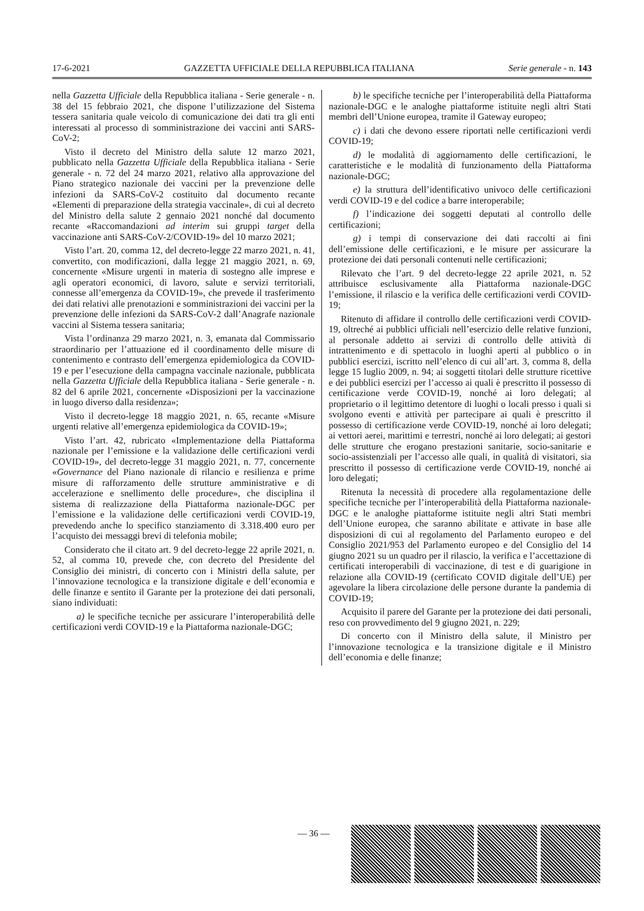17-6-2021 GAZZETTA UFFICIALE DELLA REPUBBLICA ITALIANA Serie generale - n. 143
nella Gazzetta Ufficiale della Repubblica italiana - Serie generale - n. 38 del 15 febbraio 2021, che dispone l’utilizzazione del Sistema tessera sanitaria quale veicolo di comunicazione dei dati tra gli enti interessati al processo di somministrazione dei vaccini anti SARS-CoV-2;
Visto il decreto del Ministro della salute 12 marzo 2021, pubblicato nella Gazzetta Ufficiale della Repubblica italiana - Serie generale - n. 72 del 24 marzo 2021, relativo alla approvazione del Piano strategico nazionale dei vaccini per la prevenzione delle infezioni da SARS-CoV-2 costituito dal documento recante «Elementi di preparazione della strategia vaccinale», di cui al decreto del Ministro della salute 2 gennaio 2021 nonché dal documento recante «Raccomandazioni ad interim sui gruppi target della vaccinazione anti SARS-CoV-2/COVID-19» del 10 marzo 2021;
Visto l’art. 20, comma 12, del decreto-legge 22 marzo 2021, n. 41, convertito, con modificazioni, dalla legge 21 maggio 2021, n. 69, concernente «Misure urgenti in materia di sostegno alle imprese e agli operatori economici, di lavoro, salute e servizi territoriali, connesse all’emergenza da COVID-19», che prevede il trasferimento dei dati relativi alle prenotazioni e somministrazioni dei vaccini per la prevenzione delle infezioni da SARS-CoV-2 dall’Anagrafe nazionale vaccini al Sistema tessera sanitaria;
Vista l’ordinanza 29 marzo 2021, n. 3, emanata dal Commissario straordinario per l’attuazione ed il coordinamento delle misure di contenimento e contrasto dell’emergenza epidemiologica da COVID-19 e per l’esecuzione della campagna vaccinale nazionale, pubblicata nella Gazzetta Ufficiale della Repubblica italiana - Serie generale - n. 82 del 6 aprile 2021, concernente «Disposizioni per la vaccinazione in luogo diverso dalla residenza»;
Visto il decreto-legge 18 maggio 2021, n. 65, recante «Misure urgenti relative all’emergenza epidemiologica da COVID-19»;
Visto l’art. 42, rubricato «Implementazione della Piattaforma nazionale per l’emissione e la validazione delle certificazioni verdi COVID-19», del decreto-legge 31 maggio 2021, n. 77, concernente «Governance del Piano nazionale di rilancio e resilienza e prime misure di rafforzamento delle strutture amministrative e di accelerazione e snellimento delle procedure», che disciplina il sistema di realizzazione della Piattaforma nazionale-DGC per l’emissione e la validazione delle certificazioni verdi COVID-19, prevedendo anche lo specifico stanziamento di 3.318.400 euro per l’acquisto dei messaggi brevi di telefonia mobile;
Considerato che il citato art. 9 del decreto-legge 22 aprile 2021, n. 52, al comma 10, prevede che, con decreto del Presidente del Consiglio dei ministri, di concerto con i Ministri della salute, per l’innovazione tecnologica e la transizione digitale e dell’economia e delle finanze e sentito il Garante per la protezione dei dati personali, siano individuati:
a) le specifiche tecniche per assicurare l’interoperabilità delle certificazioni verdi COVID-19 e la Piattaforma nazionale-DGC;
b) le specifiche tecniche per l’interoperabilità della Piattaforma nazionale-DGC e le analoghe piattaforme istituite negli altri Stati membri dell’Unione europea, tramite il Gateway europeo;
c) i dati che devono essere riportati nelle certificazioni verdi COVID-19;
d) le modalità di aggiornamento delle certificazioni, le caratteristiche e le modalità di funzionamento della Piattaforma nazionale-DGC;
e) la struttura dell’identificativo univoco delle certificazioni verdi COVID-19 e del codice a barre interoperabile;
f) l’indicazione dei soggetti deputati al controllo delle certificazioni;
g) i tempi di conservazione dei dati raccolti ai fini dell’emissione delle certificazioni, e le misure per assicurare la protezione dei dati personali contenuti nelle certificazioni;
Rilevato che l’art. 9 del decreto-legge 22 aprile 2021, n. 52 attribuisce esclusivamente alla Piattaforma nazionale-DGC l’emissione, il rilascio e la verifica delle certificazioni verdi COVID-19;
Ritenuto di affidare il controllo delle certificazioni verdi COVID-19, oltreché ai pubblici ufficiali nell’esercizio delle relative funzioni, al personale addetto ai servizi di controllo delle attività di intrattenimento e di spettacolo in luoghi aperti al pubblico o in pubblici esercizi, iscritto nell’elenco di cui all’art. 3, comma 8, della legge 15 luglio 2009, n. 94; ai soggetti titolari delle strutture ricettive e dei pubblici esercizi per l’accesso ai quali è prescritto il possesso di certificazione verde COVID-19, nonché ai loro delegati; al proprietario o il legittimo detentore di luoghi o locali presso i quali si svolgono eventi e attività per partecipare ai quali è prescritto il possesso di certificazione verde COVID-19, nonché ai loro delegati; ai vettori aerei, marittimi e terrestri, nonché ai loro delegati; ai gestori delle strutture che erogano prestazioni sanitarie, socio-sanitarie e socio-assistenziali per l’accesso alle quali, in qualità di visitatori, sia prescritto il possesso di certificazione verde COVID-19, nonché ai loro delegati;
Ritenuta la necessità di procedere alla regolamentazione delle specifiche tecniche per l’interoperabilità della Piattaforma nazionale-DGC e le analoghe piattaforme istituite negli altri Stati membri dell’Unione europea, che saranno abilitate e attivate in base alle disposizioni di cui al regolamento del Parlamento europeo e del Consiglio 2021/953 del Parlamento europeo e del Consiglio del 14 giugno 2021 su un quadro per il rilascio, la verifica e l’accettazione di certificati interoperabili di vaccinazione, di test e di guarigione in relazione alla COVID-19 (certificato COVID digitale dell’UE) per agevolare la libera circolazione delle persone durante la pandemia di COVID-19;
Acquisito il parere del Garante per la protezione dei dati personali, reso con provvedimento del 9 giugno 2021, n. 229;
Di concerto con il Ministro della salute, il Ministro per l’innovazione tecnologica e la transizione digitale e il Ministro dell’economia e delle finanze;
— 36 —